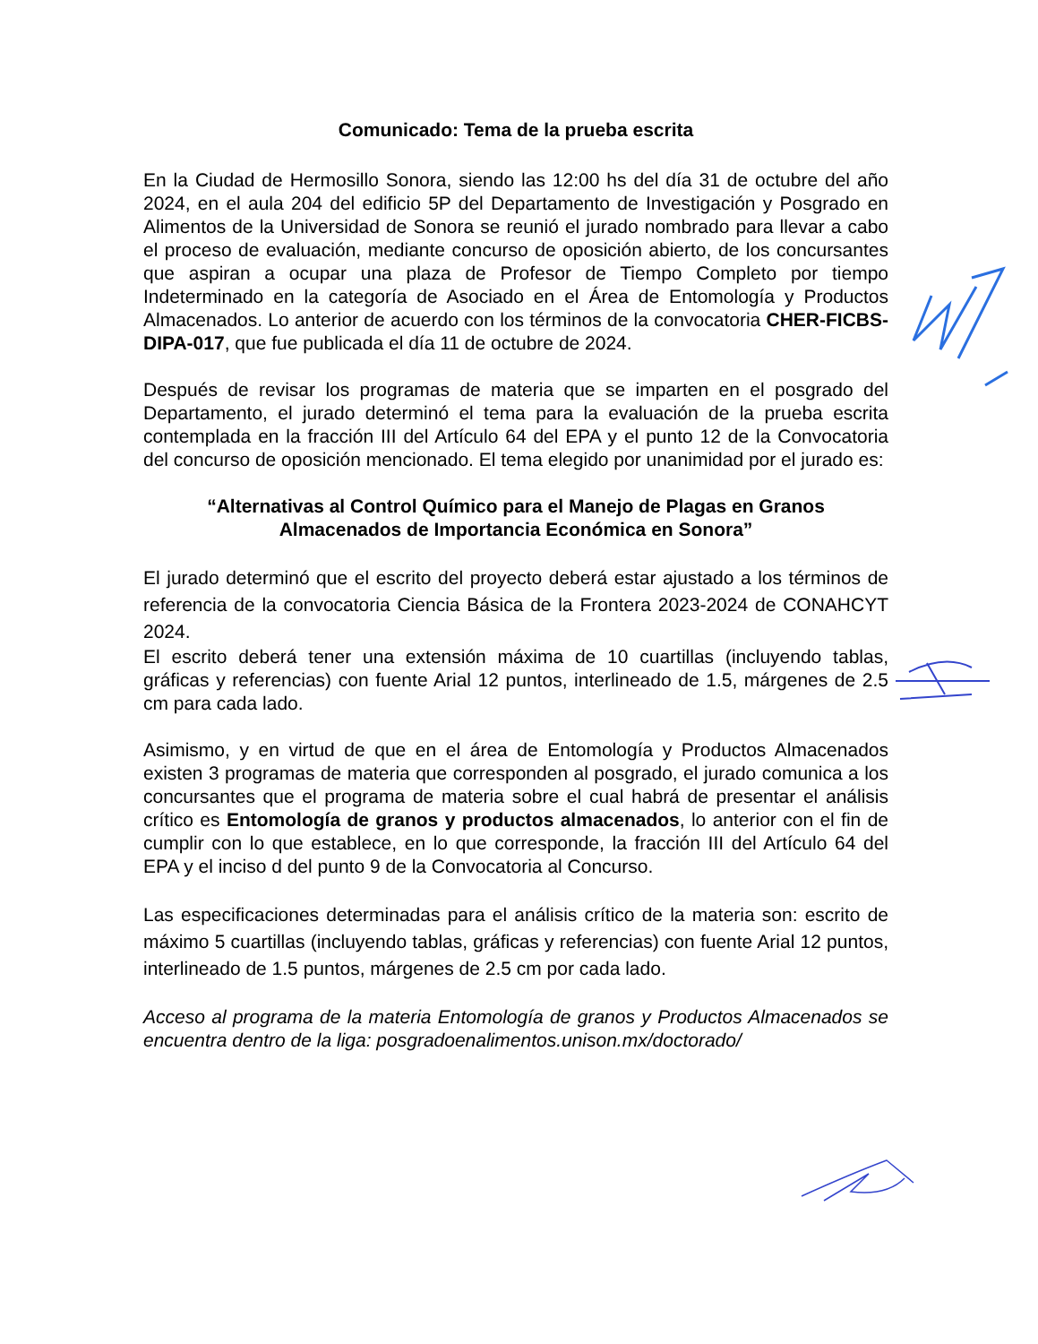Comunicado: Tema de la prueba escrita
En la Ciudad de Hermosillo Sonora, siendo las 12:00 hs del día 31 de octubre del año 2024, en el aula 204 del edificio 5P del Departamento de Investigación y Posgrado en Alimentos de la Universidad de Sonora se reunió el jurado nombrado para llevar a cabo el proceso de evaluación, mediante concurso de oposición abierto, de los concursantes que aspiran a ocupar una plaza de Profesor de Tiempo Completo por tiempo Indeterminado en la categoría de Asociado en el Área de Entomología y Productos Almacenados. Lo anterior de acuerdo con los términos de la convocatoria CHER-FICBS-DIPA-017, que fue publicada el día 11 de octubre de 2024.
Después de revisar los programas de materia que se imparten en el posgrado del Departamento, el jurado determinó el tema para la evaluación de la prueba escrita contemplada en la fracción III del Artículo 64 del EPA y el punto 12 de la Convocatoria del concurso de oposición mencionado. El tema elegido por unanimidad por el jurado es:
“Alternativas al Control Químico para el Manejo de Plagas en Granos
Almacenados de Importancia Económica en Sonora”
El jurado determinó que el escrito del proyecto deberá estar ajustado a los términos de referencia de la convocatoria Ciencia Básica de la Frontera 2023-2024 de CONAHCYT 2024.
El escrito deberá tener una extensión máxima de 10 cuartillas (incluyendo tablas, gráficas y referencias) con fuente Arial 12 puntos, interlineado de 1.5, márgenes de 2.5 cm para cada lado.
Asimismo, y en virtud de que en el área de Entomología y Productos Almacenados existen 3 programas de materia que corresponden al posgrado, el jurado comunica a los concursantes que el programa de materia sobre el cual habrá de presentar el análisis crítico es Entomología de granos y productos almacenados, lo anterior con el fin de cumplir con lo que establece, en lo que corresponde, la fracción III del Artículo 64 del EPA y el inciso d del punto 9 de la Convocatoria al Concurso.
Las especificaciones determinadas para el análisis crítico de la materia son: escrito de máximo 5 cuartillas (incluyendo tablas, gráficas y referencias) con fuente Arial 12 puntos, interlineado de 1.5 puntos, márgenes de 2.5 cm por cada lado.
Acceso al programa de la materia Entomología de granos y Productos Almacenados se encuentra dentro de la liga: posgradoenalimentos.unison.mx/doctorado/